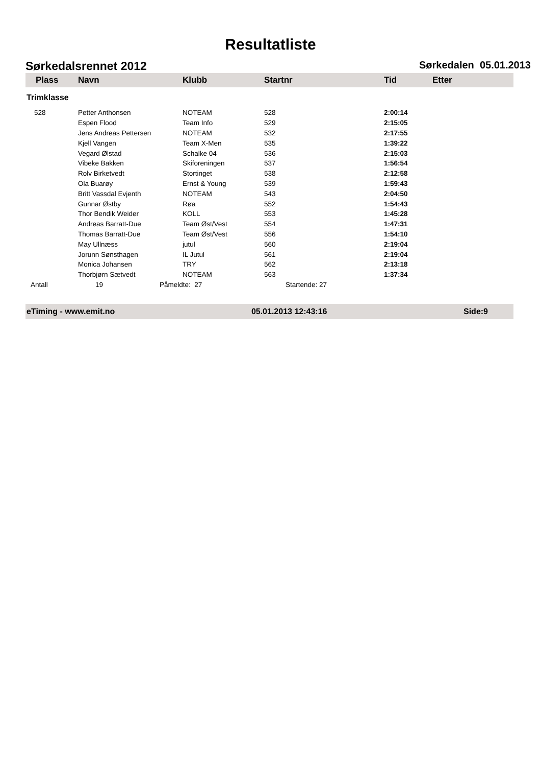Resultatliste
Sørkedalsrennet 2012 Sørkedalen 05.01.2013
| Plass | Navn | Klubb | Startnr | Tid | Etter |
| --- | --- | --- | --- | --- | --- |
| Trimklasse | | | | | |
| 528 | Petter Anthonsen | NOTEAM | 528 | 2:00:14 | |
| | Espen Flood | Team Info | 529 | 2:15:05 | |
| | Jens Andreas Pettersen | NOTEAM | 532 | 2:17:55 | |
| | Kjell Vangen | Team X-Men | 535 | 1:39:22 | |
| | Vegard Ølstad | Schalke 04 | 536 | 2:15:03 | |
| | Vibeke Bakken | Skiforeningen | 537 | 1:56:54 | |
| | Rolv Birketvedt | Stortinget | 538 | 2:12:58 | |
| | Ola Buarøy | Ernst & Young | 539 | 1:59:43 | |
| | Britt Vassdal Evjenth | NOTEAM | 543 | 2:04:50 | |
| | Gunnar Østby | Røa | 552 | 1:54:43 | |
| | Thor Bendik Weider | KOLL | 553 | 1:45:28 | |
| | Andreas Barratt-Due | Team Øst/Vest | 554 | 1:47:31 | |
| | Thomas Barratt-Due | Team Øst/Vest | 556 | 1:54:10 | |
| | May Ullnæss | jutul | 560 | 2:19:04 | |
| | Jorunn Sønsthagen | IL Jutul | 561 | 2:19:04 | |
| | Monica Johansen | TRY | 562 | 2:13:18 | |
| | Thorbjørn Sætvedt | NOTEAM | 563 | 1:37:34 | |
| Antall | 19 | Påmeldte: 27 | Startende: 27 | | |
eTiming - www.emit.no 05.01.2013 12:43:16 Side:9